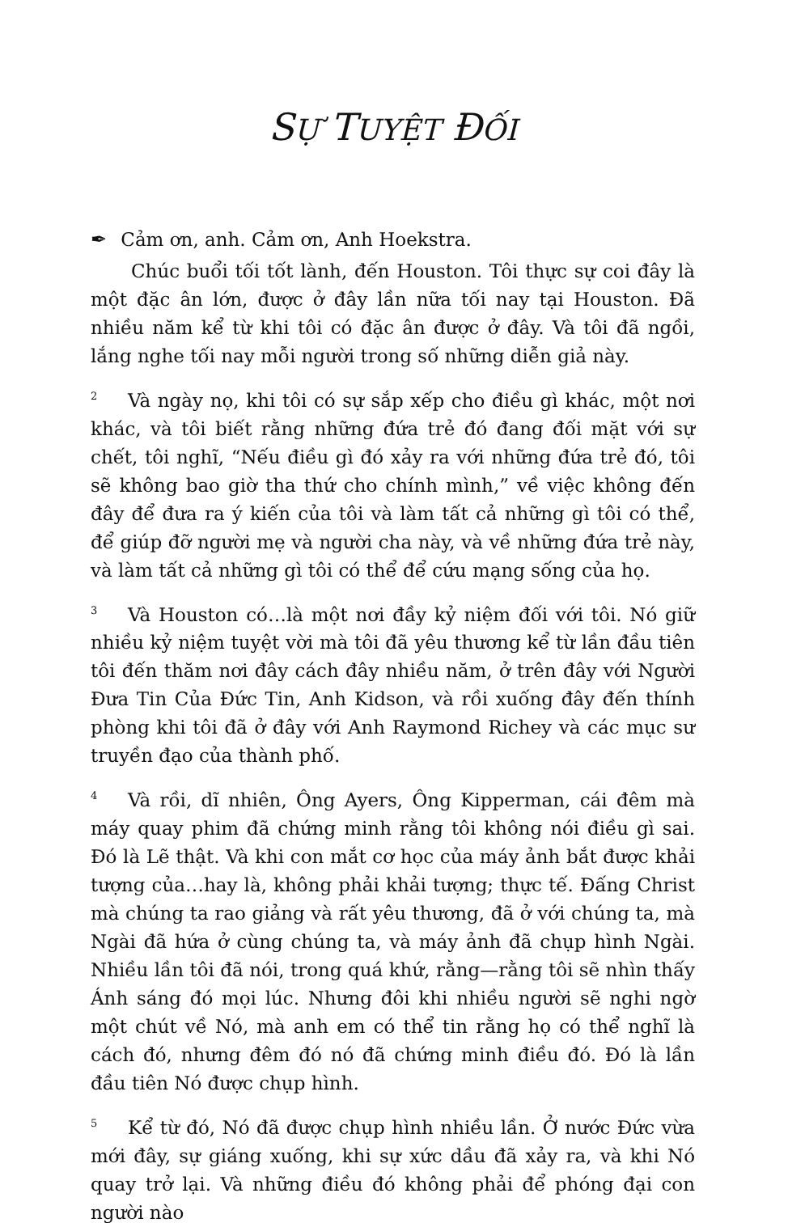SỰ TUYỆT ĐỐI
✒ Cảm ơn, anh. Cảm ơn, Anh Hoekstra.
Chúc buổi tối tốt lành, đến Houston. Tôi thực sự coi đây là một đặc ân lớn, được ở đây lần nữa tối nay tại Houston. Đã nhiều năm kể từ khi tôi có đặc ân được ở đây. Và tôi đã ngồi, lắng nghe tối nay mỗi người trong số những diễn giả này.
2 Và ngày nọ, khi tôi có sự sắp xếp cho điều gì khác, một nơi khác, và tôi biết rằng những đứa trẻ đó đang đối mặt với sự chết, tôi nghĩ, “Nếu điều gì đó xảy ra với những đứa trẻ đó, tôi sẽ không bao giờ tha thứ cho chính mình,” về việc không đến đây để đưa ra ý kiến của tôi và làm tất cả những gì tôi có thể, để giúp đỡ người mẹ và người cha này, và về những đứa trẻ này, và làm tất cả những gì tôi có thể để cứu mạng sống của họ.
3 Và Houston có…là một nơi đầy kỷ niệm đối với tôi. Nó giữ nhiều kỷ niệm tuyệt vời mà tôi đã yêu thương kể từ lần đầu tiên tôi đến thăm nơi đây cách đây nhiều năm, ở trên đây với Người Đưa Tin Của Đức Tin, Anh Kidson, và rồi xuống đây đến thính phòng khi tôi đã ở đây với Anh Raymond Richey và các mục sư truyền đạo của thành phố.
4 Và rồi, dĩ nhiên, Ông Ayers, Ông Kipperman, cái đêm mà máy quay phim đã chứng minh rằng tôi không nói điều gì sai. Đó là Lẽ thật. Và khi con mắt cơ học của máy ảnh bắt được khải tượng của…hay là, không phải khải tượng; thực tế. Đấng Christ mà chúng ta rao giảng và rất yêu thương, đã ở với chúng ta, mà Ngài đã hứa ở cùng chúng ta, và máy ảnh đã chụp hình Ngài. Nhiều lần tôi đã nói, trong quá khứ, rằng—rằng tôi sẽ nhìn thấy Ánh sáng đó mọi lúc. Nhưng đôi khi nhiều người sẽ nghi ngờ một chút về Nó, mà anh em có thể tin rằng họ có thể nghĩ là cách đó, nhưng đêm đó nó đã chứng minh điều đó. Đó là lần đầu tiên Nó được chụp hình.
5 Kể từ đó, Nó đã được chụp hình nhiều lần. Ở nước Đức vừa mới đây, sự giáng xuống, khi sự xức dầu đã xảy ra, và khi Nó quay trở lại. Và những điều đó không phải để phóng đại con người nào